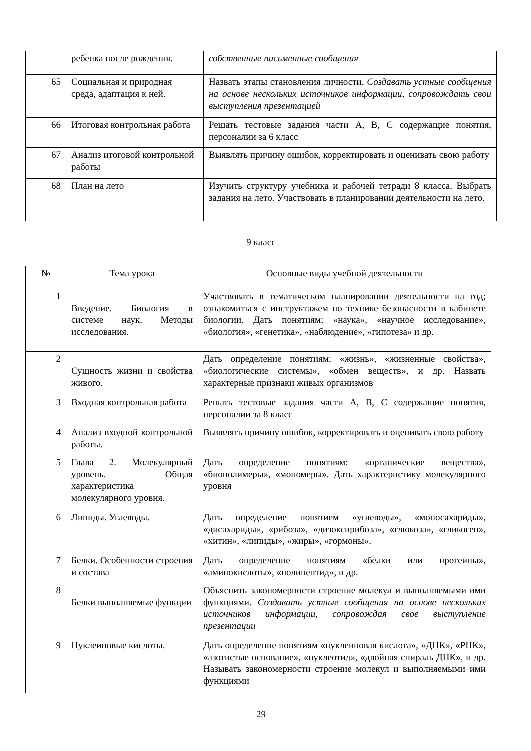| | ребенка после рождения. | собственные письменные сообщения |
| 65 | Социальная и природная среда, адаптация к ней. | Назвать этапы становления личности. Создавать устные сообщения на основе нескольких источников информации, сопровождать свои выступления презентацией |
| 66 | Итоговая контрольная работа | Решать тестовые задания части А, В, С содержащие понятия, персоналии за 6 класс |
| 67 | Анализ итоговой контрольной работы | Выявлять причину ошибок, корректировать и оценивать свою работу |
| 68 | План на лето | Изучить структуру учебника и рабочей тетради 8 класса. Выбрать задания на лето. Участвовать в планировании деятельности на лето. |
9 класс
| № | Тема урока | Основные виды учебной деятельности |
| --- | --- | --- |
| 1 | Введение. Биология в системе наук. Методы исследования. | Участвовать в тематическом планировании деятельности на год; ознакомиться с инструктажем по технике безопасности в кабинете биологии. Дать понятиям: «наука», «научное исследование», «биология», «генетика», «наблюдение», «гипотеза» и др. |
| 2 | Сущность жизни и свойства живого. | Дать определение понятиям: «жизнь», «жизненные свойства», «биологические системы», «обмен веществ», и др. Назвать характерные признаки живых организмов |
| 3 | Входная контрольная работа | Решать тестовые задания части А, В, С содержащие понятия, персоналии за 8 класс |
| 4 | Анализ входной контрольной работы. | Выявлять причину ошибок, корректировать и оценивать свою работу |
| 5 | Глава 2. Молекулярный уровень. Общая характеристика молекулярного уровня. | Дать определение понятиям: «органические вещества», «биополимеры», «мономеры». Дать характеристику молекулярного уровня |
| 6 | Липиды. Углеводы. | Дать определение понятием «углеводы», «моносахариды», «дисахариды», «рибоза», «дизоксирибоза», «глюкоза», «гликоген», «хитин», «липиды», «жиры», «гормоны». |
| 7 | Белки. Особенности строения и состава | Дать определение понятиям «белки или протеины», «аминокислоты», «полипептид», и др. |
| 8 | Белки выполняемые функции | Объяснить закономерности строение молекул и выполняемыми ими функциями. Создавать устные сообщения на основе нескольких источников информации, сопровождая свое выступление презентации |
| 9 | Нуклеиновые кислоты. | Дать определение понятиям «нуклеиновая кислота», «ДНК», «РНК», «азотистые основание», «нуклеотид», «двойная спираль ДНК», и др. Называть закономерности строение молекул и выполняемыми ими функциями |
29